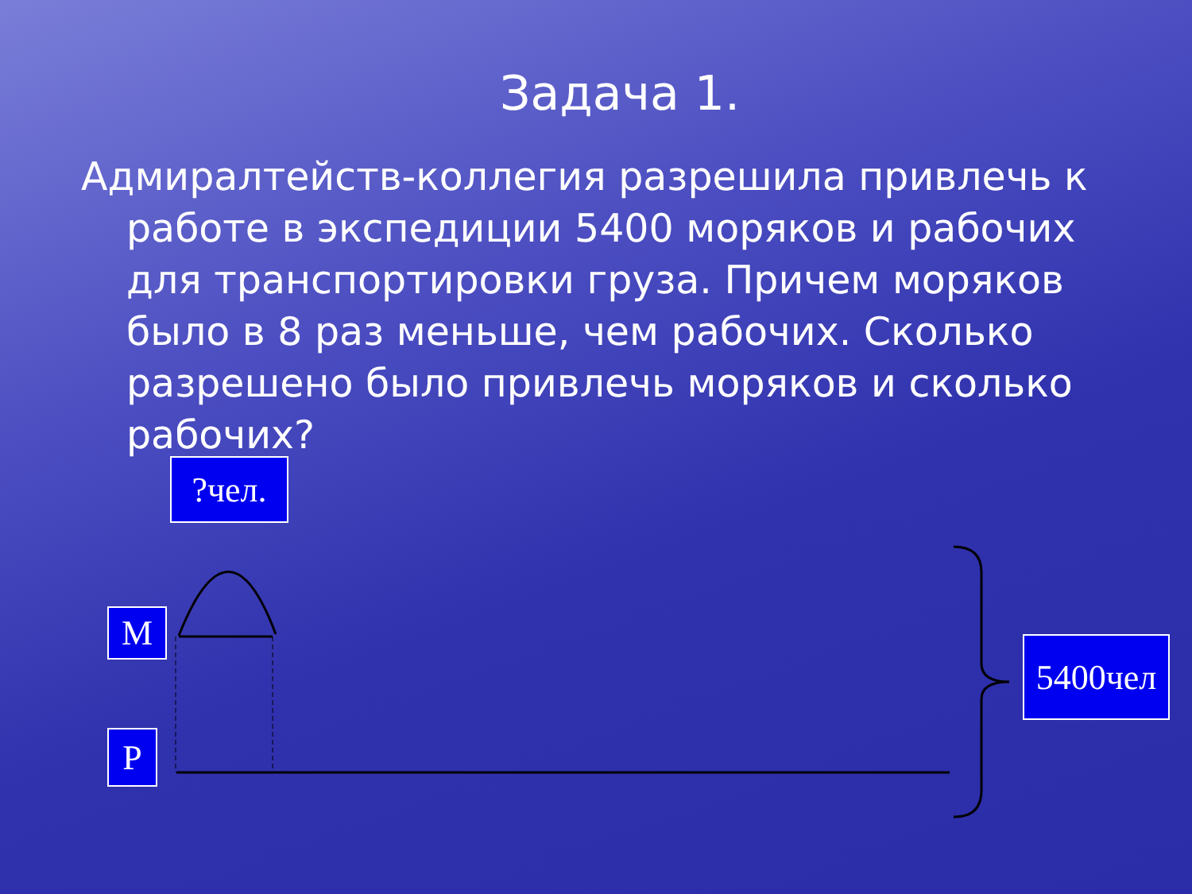Задача 1.
Адмиралтейств-коллегия разрешила привлечь к работе в экспедиции 5400 моряков и рабочих для транспортировки груза. Причем моряков было в 8 раз меньше, чем рабочих. Сколько разрешено было привлечь моряков и сколько рабочих?
?чел.
М
Р
5400чел